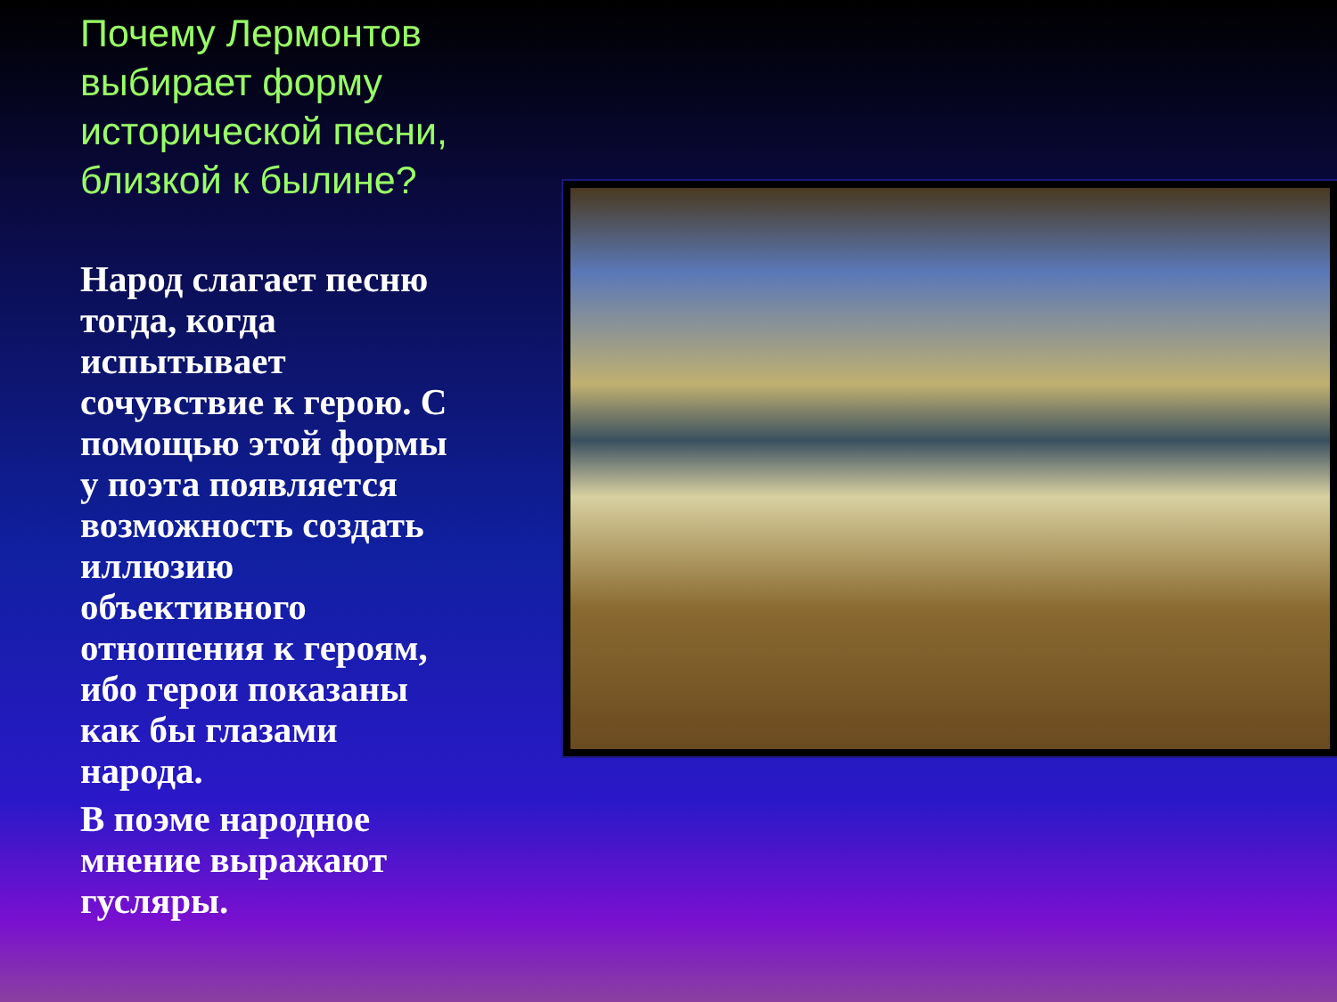Почему Лермонтов выбирает форму исторической песни, близкой к былине?
Народ слагает песню тогда, когда испытывает сочувствие к герою. С помощью этой формы у поэта появляется возможность создать иллюзию объективного отношения к героям, ибо герои показаны как бы глазами народа.
В поэме народное мнение выражают гусляры.